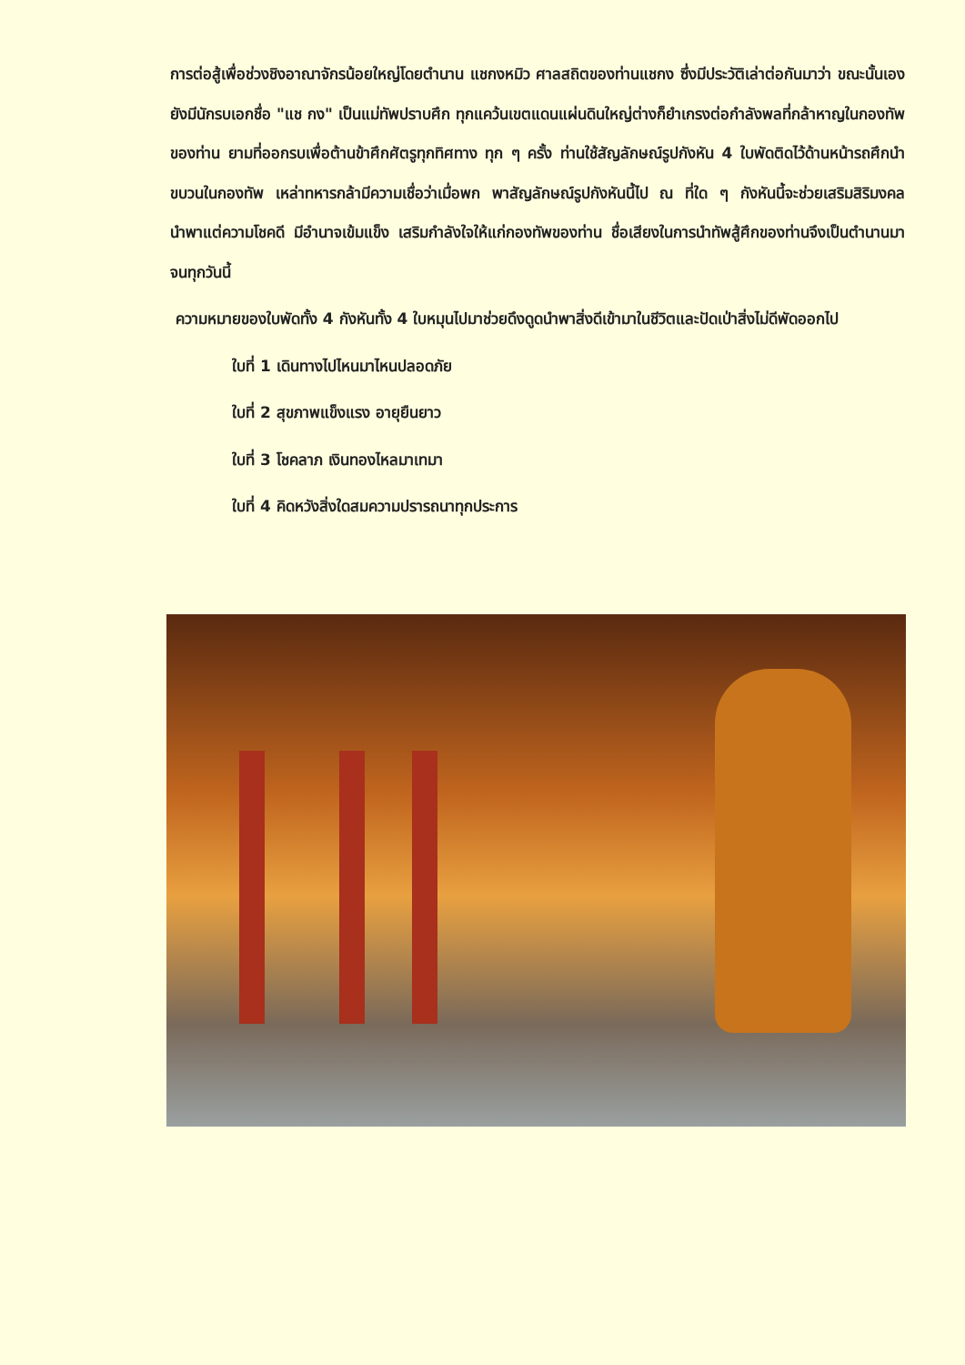การต่อสู้เพื่อช่วงชิงอาณาจักรน้อยใหญ่โดยตำนาน แชกงหมิว ศาลสถิตของท่านแชกง ซึ่งมีประวัติเล่าต่อกันมาว่า ขณะนั้นเองยังมีนักรบเอกชื่อ "แช กง" เป็นแม่ทัพปราบศึก ทุกแคว้นเขตแดนแผ่นดินใหญ่ต่างก็ยำเกรงต่อกำลังพลที่กล้าหาญในกองทัพของท่าน ยามที่ออกรบเพื่อต้านข้าศึกศัตรูทุกทิศทาง ทุก ๆ ครั้ง ท่านใช้สัญลักษณ์รูปกังหัน 4 ใบพัดติดไว้ด้านหน้ารถศึกนำขบวนในกองทัพ เหล่าทหารกล้ามีความเชื่อว่าเมื่อพก พาสัญลักษณ์รูปกังหันนี้ไป ณ ที่ใด ๆ กังหันนี้จะช่วยเสริมสิริมงคล นำพาแต่ความโชคดี มีอำนาจเข้มแข็ง เสริมกำลังใจให้แก่กองทัพของท่าน ชื่อเสียงในการนำทัพสู้ศึกของท่านจึงเป็นตำนานมาจนทุกวันนี้
ความหมายของใบพัดทั้ง 4 กังหันทั้ง 4 ใบหมุนไปมาช่วยดึงดูดนำพาสิ่งดีเข้ามาในชีวิตและปัดเป่าสิ่งไม่ดีพัดออกไป
ใบที่ 1 เดินทางไปไหนมาไหนปลอดภัย
ใบที่ 2 สุขภาพแข็งแรง อายุยืนยาว
ใบที่ 3 โชคลาภ เงินทองไหลมาเทมา
ใบที่ 4 คิดหวังสิ่งใดสมความปรารถนาทุกประการ